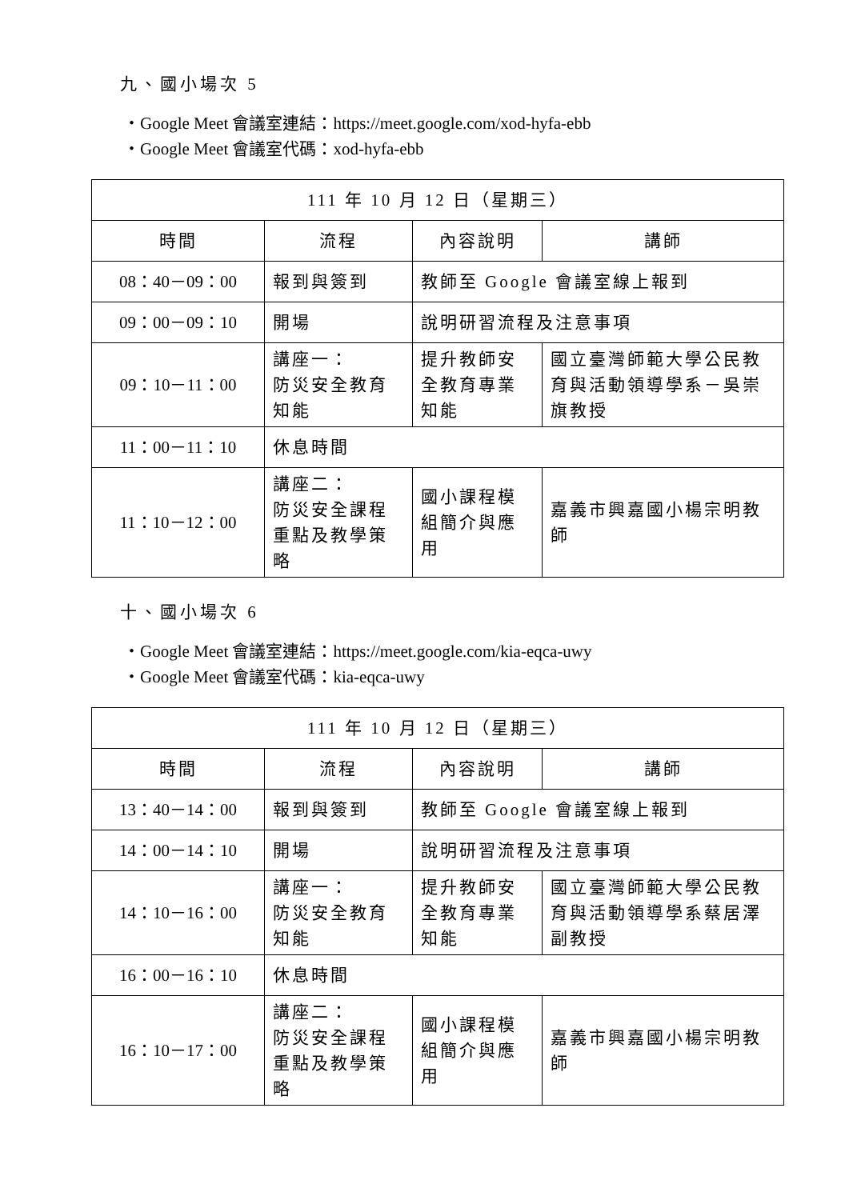九、國小場次 5
・Google Meet 會議室連結：https://meet.google.com/xod-hyfa-ebb
・Google Meet 會議室代碼：xod-hyfa-ebb
| 111 年 10 月 12 日（星期三） | | | |
| --- | --- | --- | --- |
| 時間 | 流程 | 內容說明 | 講師 |
| 08：40－09：00 | 報到與簽到 | 教師至 Google 會議室線上報到 | |
| 09：00－09：10 | 開場 | 說明研習流程及注意事項 | |
| 09：10－11：00 | 講座一： 防災安全教育知能 | 提升教師安全教育專業知能 | 國立臺灣師範大學公民教育與活動領導學系－吳崇旗教授 |
| 11：00－11：10 | 休息時間 | | |
| 11：10－12：00 | 講座二： 防災安全課程重點及教學策略 | 國小課程模組簡介與應用 | 嘉義市興嘉國小楊宗明教師 |
十、國小場次 6
・Google Meet 會議室連結：https://meet.google.com/kia-eqca-uwy
・Google Meet 會議室代碼：kia-eqca-uwy
| 111 年 10 月 12 日（星期三） | | | |
| --- | --- | --- | --- |
| 時間 | 流程 | 內容說明 | 講師 |
| 13：40－14：00 | 報到與簽到 | 教師至 Google 會議室線上報到 | |
| 14：00－14：10 | 開場 | 說明研習流程及注意事項 | |
| 14：10－16：00 | 講座一： 防災安全教育知能 | 提升教師安全教育專業知能 | 國立臺灣師範大學公民教育與活動領導學系蔡居澤副教授 |
| 16：00－16：10 | 休息時間 | | |
| 16：10－17：00 | 講座二： 防災安全課程重點及教學策略 | 國小課程模組簡介與應用 | 嘉義市興嘉國小楊宗明教師 |